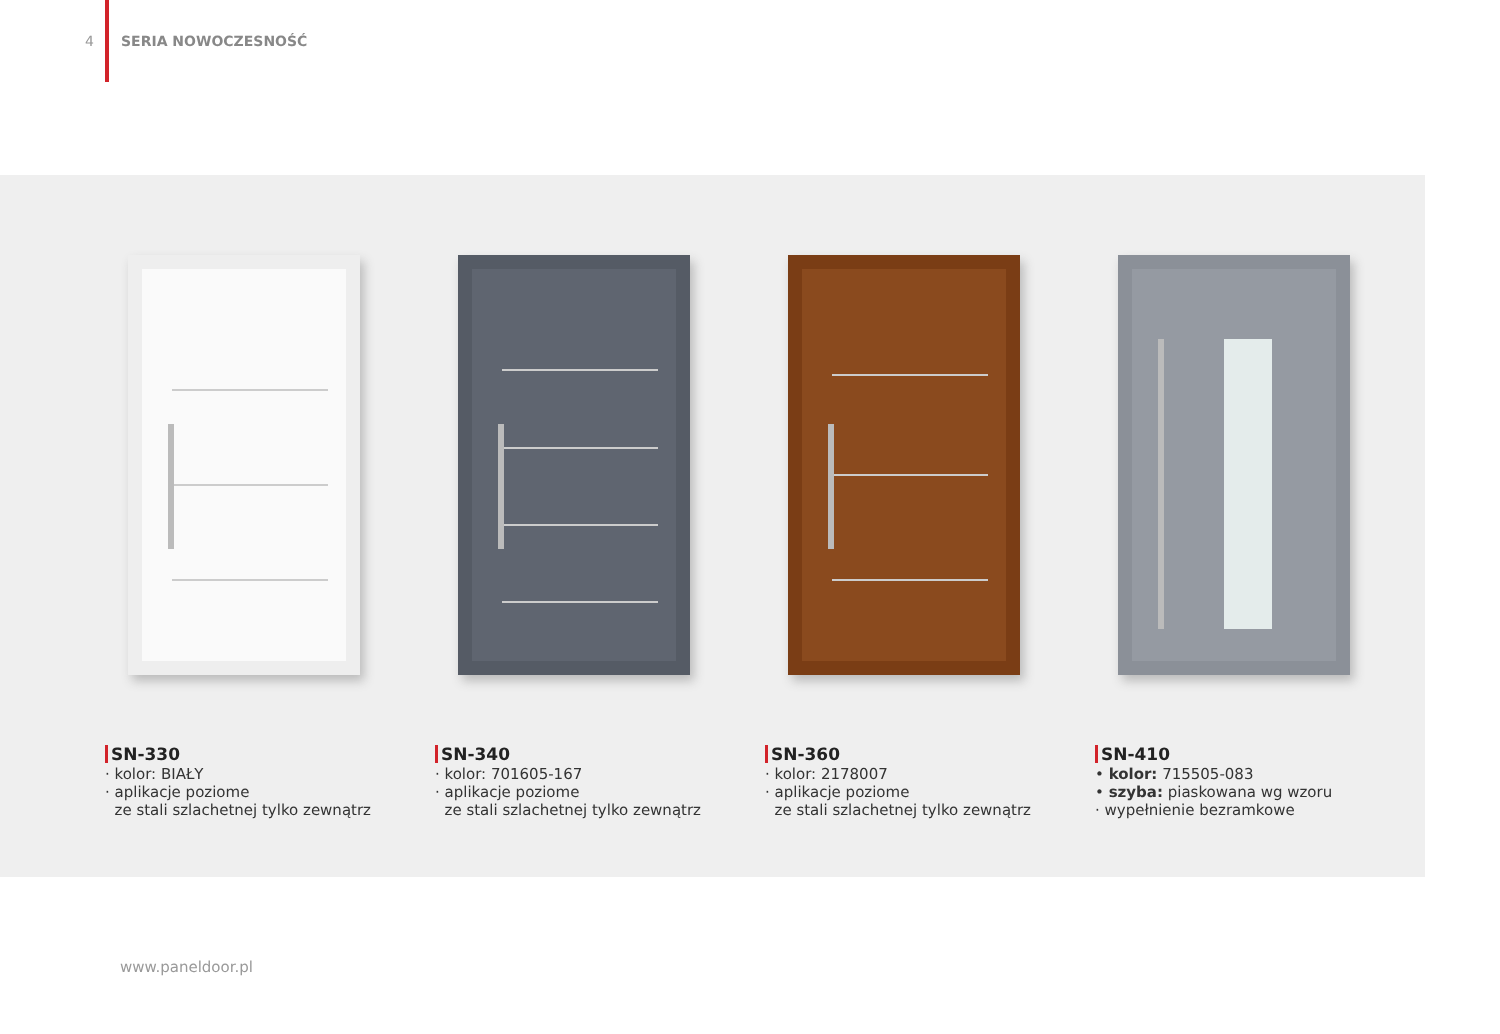4 SERIA NOWOCZESNOŚĆ
SN-330
· kolor: BIAŁY
· aplikacje poziome
ze stali szlachetnej tylko zewnątrz
SN-340
· kolor: 701605-167
· aplikacje poziome
ze stali szlachetnej tylko zewnątrz
SN-360
· kolor: 2178007
· aplikacje poziome
ze stali szlachetnej tylko zewnątrz
SN-410
• kolor: 715505-083
• szyba: piaskowana wg wzoru
· wypełnienie bezramkowe
www.paneldoor.pl